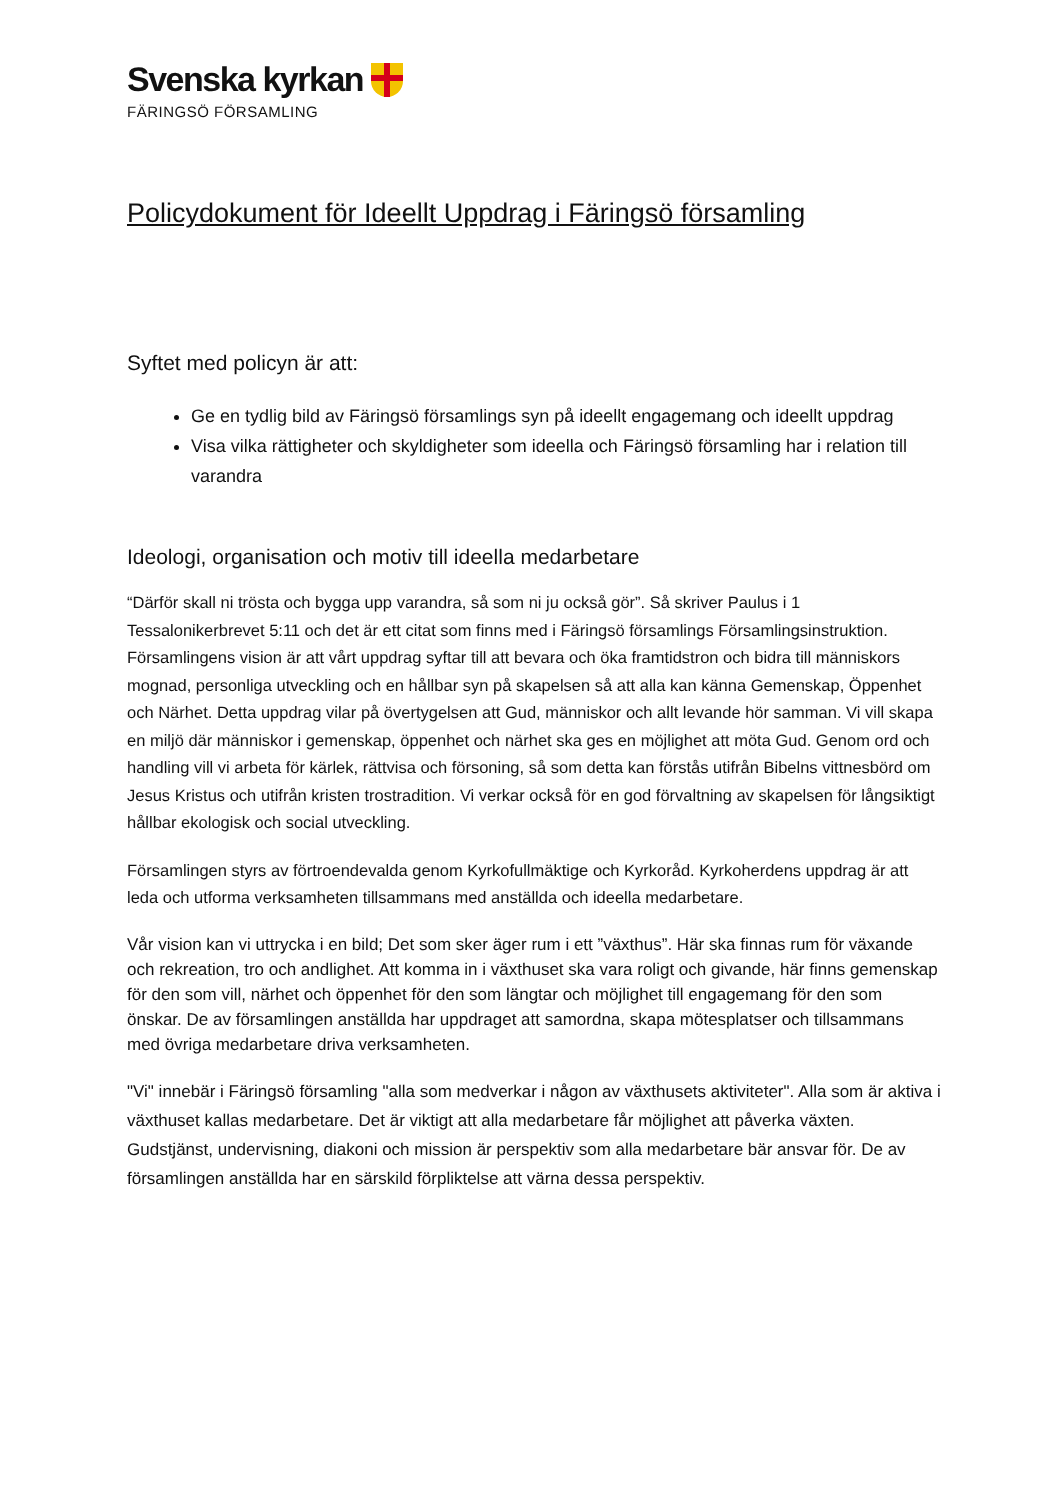Svenska kyrkan
FÄRINGSÖ FÖRSAMLING
Policydokument för Ideellt Uppdrag i Färingsö församling
Syftet med policyn är att:
Ge en tydlig bild av Färingsö församlings syn på ideellt engagemang och ideellt uppdrag
Visa vilka rättigheter och skyldigheter som ideella och Färingsö församling har i relation till varandra
Ideologi, organisation och motiv till ideella medarbetare
“Därför skall ni trösta och bygga upp varandra, så som ni ju också gör”. Så skriver Paulus i 1 Tessalonikerbrevet 5:11 och det är ett citat som finns med i Färingsö församlings Församlingsinstruktion. Församlingens vision är att vårt uppdrag syftar till att bevara och öka framtidstron och bidra till människors mognad, personliga utveckling och en hållbar syn på skapelsen så att alla kan känna Gemenskap, Öppenhet och Närhet. Detta uppdrag vilar på övertygelsen att Gud, människor och allt levande hör samman. Vi vill skapa en miljö där människor i gemenskap, öppenhet och närhet ska ges en möjlighet att möta Gud. Genom ord och handling vill vi arbeta för kärlek, rättvisa och försoning, så som detta kan förstås utifrån Bibelns vittnesbörd om Jesus Kristus och utifrån kristen trostradition. Vi verkar också för en god förvaltning av skapelsen för långsiktigt hållbar ekologisk och social utveckling.
Församlingen styrs av förtroendevalda genom Kyrkofullmäktige och Kyrkoråd. Kyrkoherdens uppdrag är att leda och utforma verksamheten tillsammans med anställda och ideella medarbetare.
Vår vision kan vi uttrycka i en bild; Det som sker äger rum i ett ”växthus”. Här ska finnas rum för växande och rekreation, tro och andlighet. Att komma in i växthuset ska vara roligt och givande, här finns gemenskap för den som vill, närhet och öppenhet för den som längtar och möjlighet till engagemang för den som önskar. De av församlingen anställda har uppdraget att samordna, skapa mötesplatser och tillsammans med övriga medarbetare driva verksamheten.
"Vi" innebär i Färingsö församling "alla som medverkar i någon av växthusets aktiviteter". Alla som är aktiva i växthuset kallas medarbetare. Det är viktigt att alla medarbetare får möjlighet att påverka växten. Gudstjänst, undervisning, diakoni och mission är perspektiv som alla medarbetare bär ansvar för. De av församlingen anställda har en särskild förpliktelse att värna dessa perspektiv.